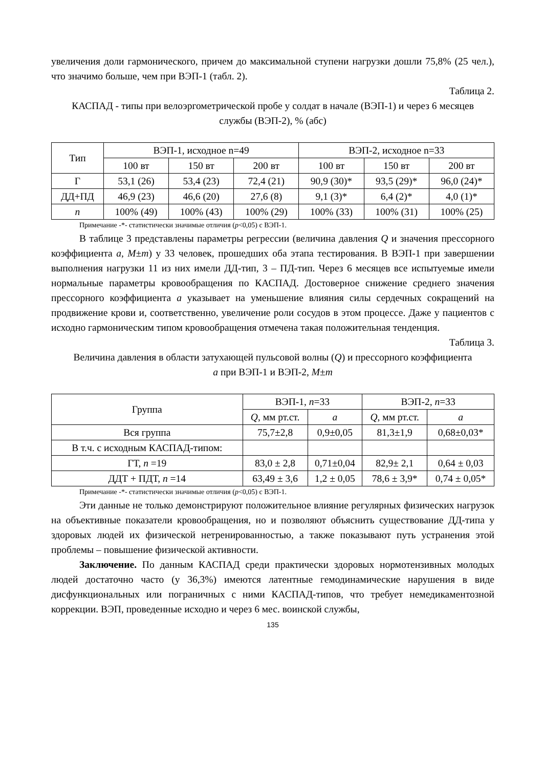увеличения доли гармонического, причем до максимальной ступени нагрузки дошли 75,8% (25 чел.), что значимо больше, чем при ВЭП-1 (табл. 2).
Таблица 2.
КАСПАД - типы при велоэргометрической пробе у солдат в начале (ВЭП-1) и через 6 месяцев службы (ВЭП-2), % (абс)
| Тип | ВЭП-1, исходное n=49 | | | ВЭП-2, исходное n=33 | | |
| --- | --- | --- | --- | --- | --- | --- |
| | 100 вт | 150 вт | 200 вт | 100 вт | 150 вт | 200 вт |
| Г | 53,1 (26) | 53,4 (23) | 72,4 (21) | 90,9 (30)* | 93,5 (29)* | 96,0 (24)* |
| ДД+ПД | 46,9 (23) | 46,6 (20) | 27,6 (8) | 9,1 (3)* | 6,4 (2)* | 4,0 (1)* |
| n | 100% (49) | 100% (43) | 100% (29) | 100% (33) | 100% (31) | 100% (25) |
Примечание -*- статистически значимые отличия (p<0,05) с ВЭП-1.
В таблице 3 представлены параметры регрессии (величина давления Q и значения прессорного коэффициента a, M±m) у 33 человек, прошедших оба этапа тестирования. В ВЭП-1 при завершении выполнения нагрузки 11 из них имели ДД-тип, 3 – ПД-тип. Через 6 месяцев все испытуемые имели нормальные параметры кровообращения по КАСПАД. Достоверное снижение среднего значения прессорного коэффициента a указывает на уменьшение влияния силы сердечных сокращений на продвижение крови и, соответственно, увеличение роли сосудов в этом процессе. Даже у пациентов с исходно гармоническим типом кровообращения отмечена такая положительная тенденция.
Таблица 3.
Величина давления в области затухающей пульсовой волны (Q) и прессорного коэффициента a при ВЭП-1 и ВЭП-2, M±m
| Группа | ВЭП-1, n =33 | | ВЭП-2, n =33 | |
| --- | --- | --- | --- | --- |
| | Q , мм рт.ст. | a | Q , мм рт.ст. | a |
| Вся группа | 75,7±2,8 | 0,9±0,05 | 81,3±1,9 | 0,68±0,03* |
| В т.ч. с исходным КАСПАД-типом: | | | | |
| ГТ, n =19 | 83,0 ± 2,8 | 0,71±0,04 | 82,9± 2,1 | 0,64 ± 0,03 |
| ДДТ + ПДТ, n =14 | 63,49 ± 3,6 | 1,2 ± 0,05 | 78,6 ± 3,9* | 0,74 ± 0,05* |
Примечание -*- статистически значимые отличия (p<0,05) с ВЭП-1.
Эти данные не только демонстрируют положительное влияние регулярных физических нагрузок на объективные показатели кровообращения, но и позволяют объяснить существование ДД-типа у здоровых людей их физической нетренированностью, а также показывают путь устранения этой проблемы – повышение физической активности.
Заключение. По данным КАСПАД среди практически здоровых нормотензивных молодых людей достаточно часто (у 36,3%) имеются латентные гемодинамические нарушения в виде дисфункциональных или пограничных с ними КАСПАД-типов, что требует немедикаментозной коррекции. ВЭП, проведенные исходно и через 6 мес. воинской службы,
135